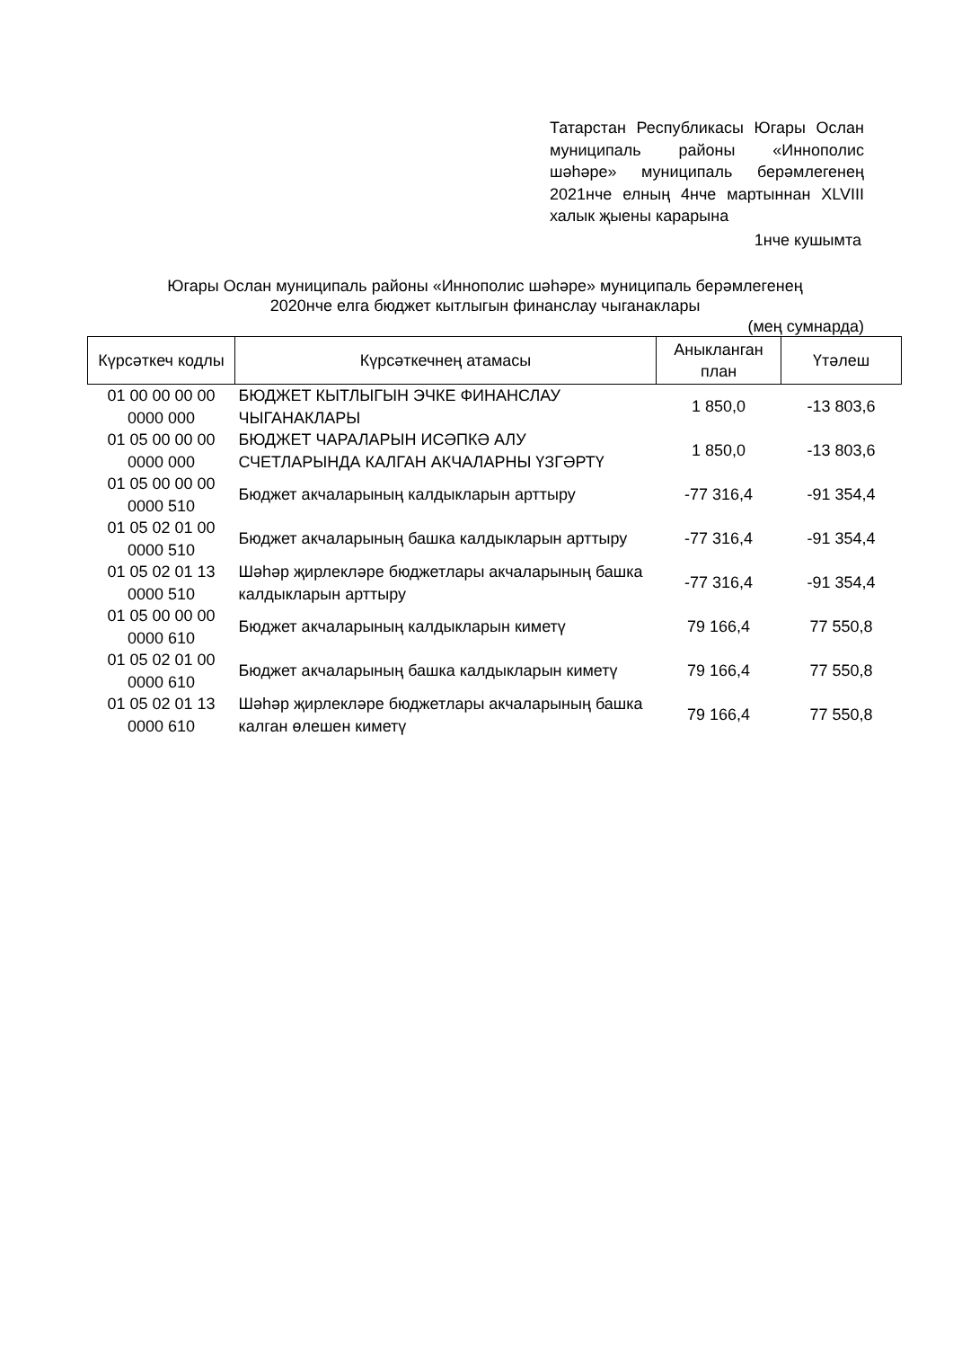Татарстан Республикасы Югары Ослан муниципаль районы «Иннополис шәһәре» муниципаль берәмлегенең 2021нче елның 4нче мартыннан XLVIII халык җыены карарына
1нче кушымта
Югары Ослан муниципаль районы «Иннополис шәһәре» муниципаль берәмлегенең
2020нче елга бюджет кытлыгын финанслау чыганаклары
(мең сумнарда)
| Күрсәткеч кодлы | Күрсәткечнең атамасы | Аныкланган план | Үтәлеш |
| --- | --- | --- | --- |
| 01 00 00 00 00 0000 000 | БЮДЖЕТ КЫТЛЫГЫН ЭЧКЕ ФИНАНСЛАУ ЧЫГАНАКЛАРЫ | 1 850,0 | -13 803,6 |
| 01 05 00 00 00 0000 000 | БЮДЖЕТ ЧАРАЛАРЫН ИСӘПКӘ АЛУ СЧЕТЛАРЫНДА КАЛГАН АКЧАЛАРНЫ ҮЗГӘРТҮ | 1 850,0 | -13 803,6 |
| 01 05 00 00 00 0000 510 | Бюджет акчаларының калдыкларын арттыру | -77 316,4 | -91 354,4 |
| 01 05 02 01 00 0000 510 | Бюджет акчаларының башка калдыкларын арттыру | -77 316,4 | -91 354,4 |
| 01 05 02 01 13 0000 510 | Шәһәр җирлекләре бюджетлары акчаларының башка калдыкларын арттыру | -77 316,4 | -91 354,4 |
| 01 05 00 00 00 0000 610 | Бюджет акчаларының калдыкларын киметү | 79 166,4 | 77 550,8 |
| 01 05 02 01 00 0000 610 | Бюджет акчаларының башка калдыкларын киметү | 79 166,4 | 77 550,8 |
| 01 05 02 01 13 0000 610 | Шәһәр җирлекләре бюджетлары акчаларының башка калган өлешен киметү | 79 166,4 | 77 550,8 |